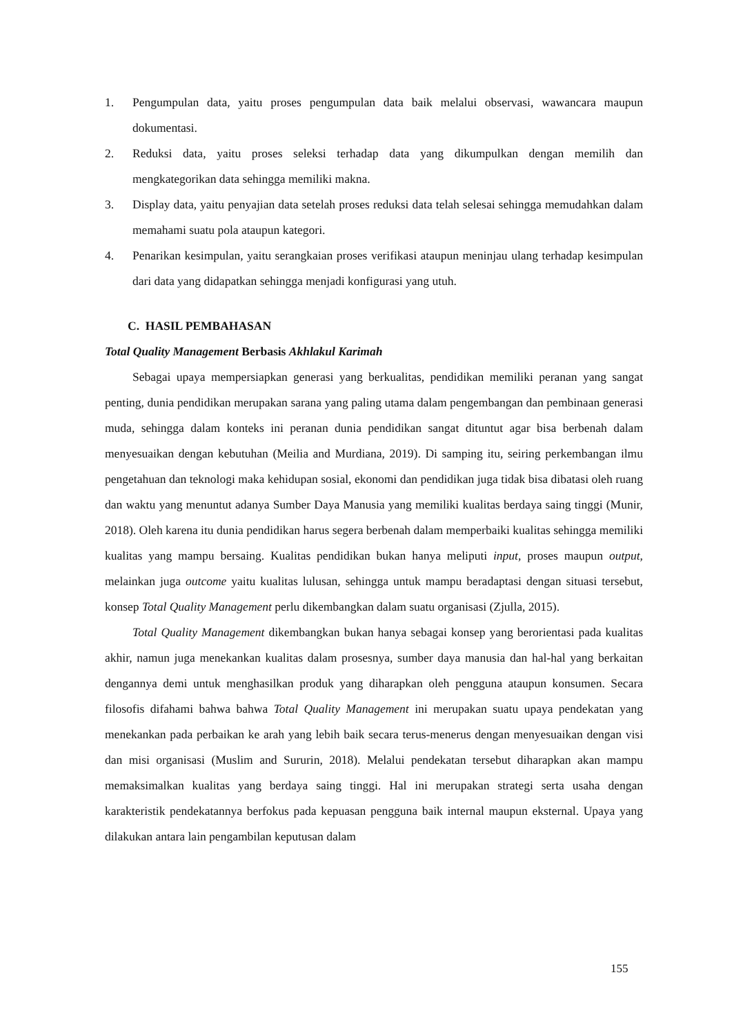1. Pengumpulan data, yaitu proses pengumpulan data baik melalui observasi, wawancara maupun dokumentasi.
2. Reduksi data, yaitu proses seleksi terhadap data yang dikumpulkan dengan memilih dan mengkategorikan data sehingga memiliki makna.
3. Display data, yaitu penyajian data setelah proses reduksi data telah selesai sehingga memudahkan dalam memahami suatu pola ataupun kategori.
4. Penarikan kesimpulan, yaitu serangkaian proses verifikasi ataupun meninjau ulang terhadap kesimpulan dari data yang didapatkan sehingga menjadi konfigurasi yang utuh.
C. HASIL PEMBAHASAN
Total Quality Management Berbasis Akhlakul Karimah
Sebagai upaya mempersiapkan generasi yang berkualitas, pendidikan memiliki peranan yang sangat penting, dunia pendidikan merupakan sarana yang paling utama dalam pengembangan dan pembinaan generasi muda, sehingga dalam konteks ini peranan dunia pendidikan sangat dituntut agar bisa berbenah dalam menyesuaikan dengan kebutuhan (Meilia and Murdiana, 2019). Di samping itu, seiring perkembangan ilmu pengetahuan dan teknologi maka kehidupan sosial, ekonomi dan pendidikan juga tidak bisa dibatasi oleh ruang dan waktu yang menuntut adanya Sumber Daya Manusia yang memiliki kualitas berdaya saing tinggi (Munir, 2018). Oleh karena itu dunia pendidikan harus segera berbenah dalam memperbaiki kualitas sehingga memiliki kualitas yang mampu bersaing. Kualitas pendidikan bukan hanya meliputi input, proses maupun output, melainkan juga outcome yaitu kualitas lulusan, sehingga untuk mampu beradaptasi dengan situasi tersebut, konsep Total Quality Management perlu dikembangkan dalam suatu organisasi (Zjulla, 2015).
Total Quality Management dikembangkan bukan hanya sebagai konsep yang berorientasi pada kualitas akhir, namun juga menekankan kualitas dalam prosesnya, sumber daya manusia dan hal-hal yang berkaitan dengannya demi untuk menghasilkan produk yang diharapkan oleh pengguna ataupun konsumen. Secara filosofis difahami bahwa bahwa Total Quality Management ini merupakan suatu upaya pendekatan yang menekankan pada perbaikan ke arah yang lebih baik secara terus-menerus dengan menyesuaikan dengan visi dan misi organisasi (Muslim and Sururin, 2018). Melalui pendekatan tersebut diharapkan akan mampu memaksimalkan kualitas yang berdaya saing tinggi. Hal ini merupakan strategi serta usaha dengan karakteristik pendekatannya berfokus pada kepuasan pengguna baik internal maupun eksternal. Upaya yang dilakukan antara lain pengambilan keputusan dalam
155